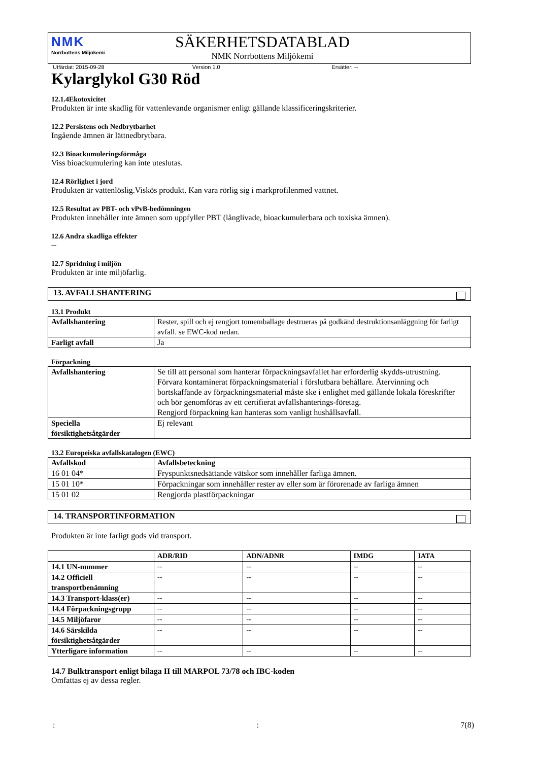NMK
Norrbottens Miljökemi
SÄKERHETSDATABLAD
NMK Norrbottens Miljökemi
Utfärdat: 2015-09-28 Version 1.0 Ersätter: --
Kylarglykol G30 Röd
12.1.4Ekotoxicitet
Produkten är inte skadlig för vattenlevande organismer enligt gällande klassificeringskriterier.
12.2 Persistens och Nedbrytbarhet
Ingående ämnen är lättnedbrytbara.
12.3 Bioackumuleringsförmåga
Viss bioackumulering kan inte uteslutas.
12.4 Rörlighet i jord
Produkten är vattenlöslig.Viskös produkt. Kan vara rörlig sig i markprofilenmed vattnet.
12.5 Resultat av PBT- och vPvB-bedömningen
Produkten innehåller inte ämnen som uppfyller PBT (långlivade, bioackumulerbara och toxiska ämnen).
12.6 Andra skadliga effekter
--
12.7 Spridning i miljön
Produkten är inte miljöfarlig.
13. AVFALLSHANTERING
13.1 Produkt
| Avfallshantering | Rester, spill och ej rengjort tomemballage destrueras på godkänd destruktionsanläggning för farligt avfall. se EWC-kod nedan. |
| Farligt avfall | Ja |
Förpackning
| Avfallshantering | Se till att personal som hanterar förpackningsavfallet har erforderlig skydds-utrustning. Förvara kontaminerat förpackningsmaterial i förslutbara behållare. Återvinning och bortskaffande av förpackningsmaterial måste ske i enlighet med gällande lokala föreskrifter och bör genomföras av ett certifierat avfallshanterings-företag. Rengjord förpackning kan hanteras som vanligt hushållsavfall. |
| Speciella försiktighetsåtgärder | Ej relevant |
13.2 Europeiska avfallskatalogen (EWC)
| Avfallskod | Avfallsbeteckning |
| --- | --- |
| 16 01 04* | Fryspunktsnedsättande vätskor som innehåller farliga ämnen. |
| 15 01 10* | Förpackningar som innehåller rester av eller som är förorenade av farliga ämnen |
| 15 01 02 | Rengjorda plastförpackningar |
14. TRANSPORTINFORMATION
Produkten är inte farligt gods vid transport.
| | ADR/RID | ADN/ADNR | IMDG | IATA |
| --- | --- | --- | --- | --- |
| 14.1 UN-nummer | -- | -- | -- | -- |
| 14.2 Officiell transportbenämning | -- | -- | -- | -- |
| 14.3 Transport-klass(er) | -- | -- | -- | -- |
| 14.4 Förpackningsgrupp | -- | -- | -- | -- |
| 14.5 Miljöfaror | -- | -- | -- | -- |
| 14.6 Särskilda försiktighetsåtgärder | -- | -- | -- | -- |
| Ytterligare information | -- | -- | -- | -- |
14.7 Bulktransport enligt bilaga II till MARPOL 73/78 och IBC-koden
Omfattas ej av dessa regler.
:: 7(8)